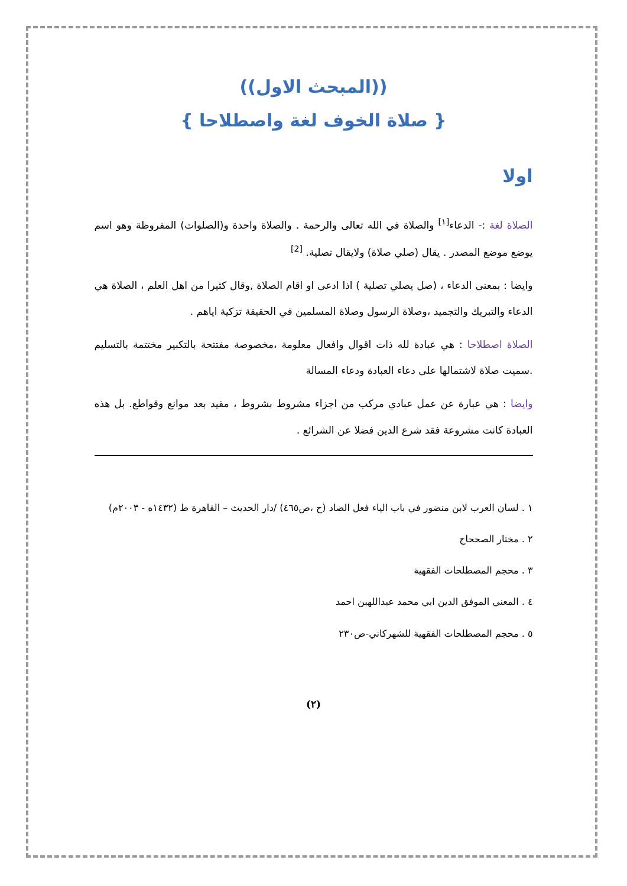((المبحث الاول))
{ صلاة الخوف لغة واصطلاحا }
اولا
الصلاة لغة :- الدعاء<sup>[١]</sup> والصلاة في الله تعالى والرحمة . والصلاة واحدة و(الصلوات) المفروظة وهو اسم يوضع موضع المصدر . يقال (صلي صلاة) ولايقال تصلية. <sup>[2]</sup>
وايضا : بمعنى الدعاء ، (صل يصلي تصلية ) اذا ادعى او اقام الصلاة ,وقال كثيرا من اهل العلم ، الصلاة هي الدعاء والتبريك والتجميد ،وصلاة الرسول وصلاة المسلمين في الحقيقة تزكية اياهم .
الصلاة اصطلاحا : هي عبادة لله ذات اقوال وافعال معلومة ،مخصوصة مفتتحة بالتكبير مختتمة بالتسليم .سميت صلاة لاشتمالها على دعاء العبادة ودعاء المسالة
وايضا : هي عبارة عن عمل عبادي مركب من اجزاء مشروط بشروط ، مقيد بعد موانع وقواطع. بل هذه العبادة كانت مشروعة فقد شرع الدين فضلا عن الشرائع .
١ . لسان العرب لابن منضور في باب الياء فعل الصاد (ح ،ص٤٦٥) /دار الحديث – القاهرة ط (١٤٣٢ه - ٢٠٠٣م)
٢ . مختار الصححاح
٣ . محجم المصطلحات الفقهية
٤ . المعني الموفق الدين ابي محمد عبداللهبن احمد
٥ . محجم المصطلحات الفقهية للشهركاني-ص٢٣٠
(٢)